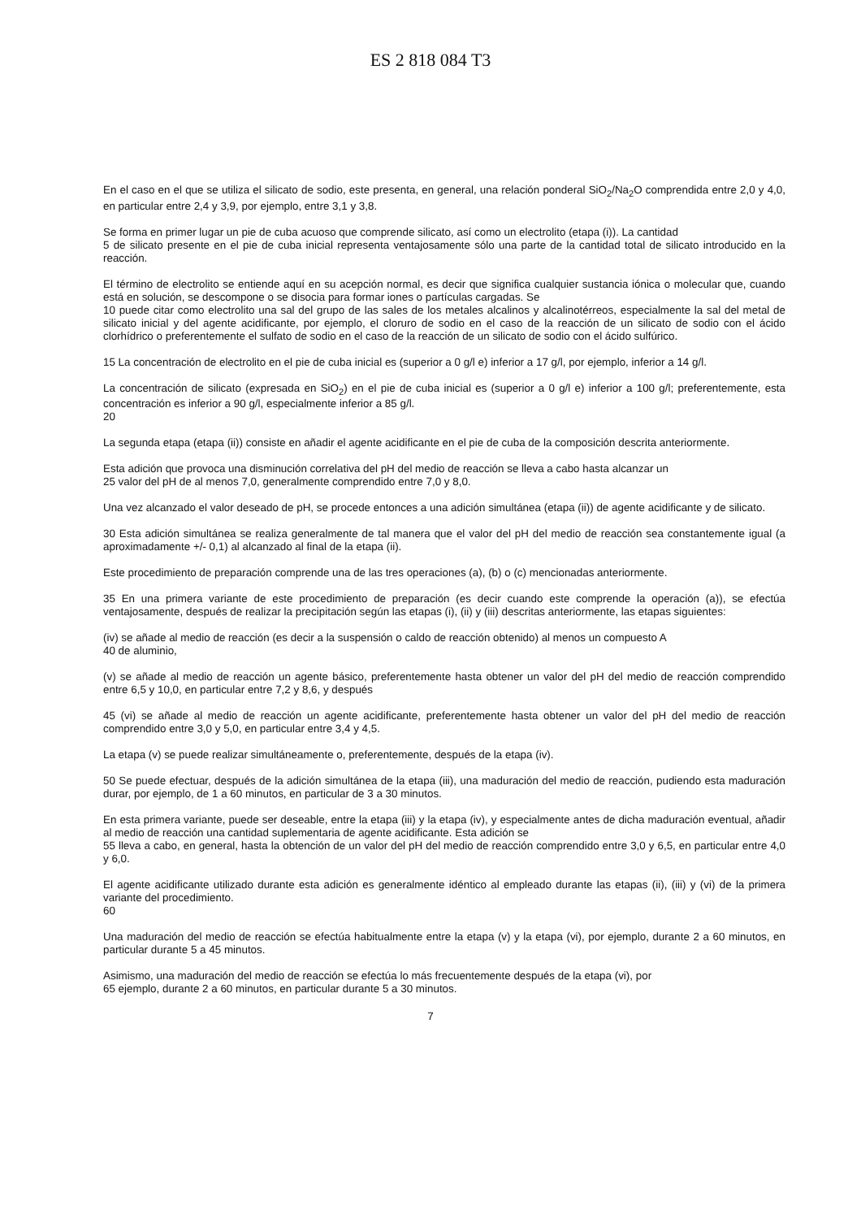ES 2 818 084 T3
En el caso en el que se utiliza el silicato de sodio, este presenta, en general, una relación ponderal SiO<sub>2</sub>/Na<sub>2</sub>O comprendida entre 2,0 y 4,0, en particular entre 2,4 y 3,9, por ejemplo, entre 3,1 y 3,8.
Se forma en primer lugar un pie de cuba acuoso que comprende silicato, así como un electrolito (etapa (i)). La cantidad
5 de silicato presente en el pie de cuba inicial representa ventajosamente sólo una parte de la cantidad total de silicato introducido en la reacción.
El término de electrolito se entiende aquí en su acepción normal, es decir que significa cualquier sustancia iónica o molecular que, cuando está en solución, se descompone o se disocia para formar iones o partículas cargadas. Se
10 puede citar como electrolito una sal del grupo de las sales de los metales alcalinos y alcalinotérreos, especialmente la sal del metal de silicato inicial y del agente acidificante, por ejemplo, el cloruro de sodio en el caso de la reacción de un silicato de sodio con el ácido clorhídrico o preferentemente el sulfato de sodio en el caso de la reacción de un silicato de sodio con el ácido sulfúrico.
15 La concentración de electrolito en el pie de cuba inicial es (superior a 0 g/l e) inferior a 17 g/l, por ejemplo, inferior a 14 g/l.
La concentración de silicato (expresada en SiO<sub>2</sub>) en el pie de cuba inicial es (superior a 0 g/l e) inferior a 100 g/l; preferentemente, esta concentración es inferior a 90 g/l, especialmente inferior a 85 g/l.
20
La segunda etapa (etapa (ii)) consiste en añadir el agente acidificante en el pie de cuba de la composición descrita anteriormente.
Esta adición que provoca una disminución correlativa del pH del medio de reacción se lleva a cabo hasta alcanzar un
25 valor del pH de al menos 7,0, generalmente comprendido entre 7,0 y 8,0.
Una vez alcanzado el valor deseado de pH, se procede entonces a una adición simultánea (etapa (ii)) de agente acidificante y de silicato.
30 Esta adición simultánea se realiza generalmente de tal manera que el valor del pH del medio de reacción sea constantemente igual (a aproximadamente +/- 0,1) al alcanzado al final de la etapa (ii).
Este procedimiento de preparación comprende una de las tres operaciones (a), (b) o (c) mencionadas anteriormente.
35 En una primera variante de este procedimiento de preparación (es decir cuando este comprende la operación (a)), se efectúa ventajosamente, después de realizar la precipitación según las etapas (i), (ii) y (iii) descritas anteriormente, las etapas siguientes:
(iv) se añade al medio de reacción (es decir a la suspensión o caldo de reacción obtenido) al menos un compuesto A
40 de aluminio,
(v) se añade al medio de reacción un agente básico, preferentemente hasta obtener un valor del pH del medio de reacción comprendido entre 6,5 y 10,0, en particular entre 7,2 y 8,6, y después
45 (vi) se añade al medio de reacción un agente acidificante, preferentemente hasta obtener un valor del pH del medio de reacción comprendido entre 3,0 y 5,0, en particular entre 3,4 y 4,5.
La etapa (v) se puede realizar simultáneamente o, preferentemente, después de la etapa (iv).
50 Se puede efectuar, después de la adición simultánea de la etapa (iii), una maduración del medio de reacción, pudiendo esta maduración durar, por ejemplo, de 1 a 60 minutos, en particular de 3 a 30 minutos.
En esta primera variante, puede ser deseable, entre la etapa (iii) y la etapa (iv), y especialmente antes de dicha maduración eventual, añadir al medio de reacción una cantidad suplementaria de agente acidificante. Esta adición se
55 lleva a cabo, en general, hasta la obtención de un valor del pH del medio de reacción comprendido entre 3,0 y 6,5, en particular entre 4,0 y 6,0.
El agente acidificante utilizado durante esta adición es generalmente idéntico al empleado durante las etapas (ii), (iii) y (vi) de la primera variante del procedimiento.
60
Una maduración del medio de reacción se efectúa habitualmente entre la etapa (v) y la etapa (vi), por ejemplo, durante 2 a 60 minutos, en particular durante 5 a 45 minutos.
Asimismo, una maduración del medio de reacción se efectúa lo más frecuentemente después de la etapa (vi), por
65 ejemplo, durante 2 a 60 minutos, en particular durante 5 a 30 minutos.
7